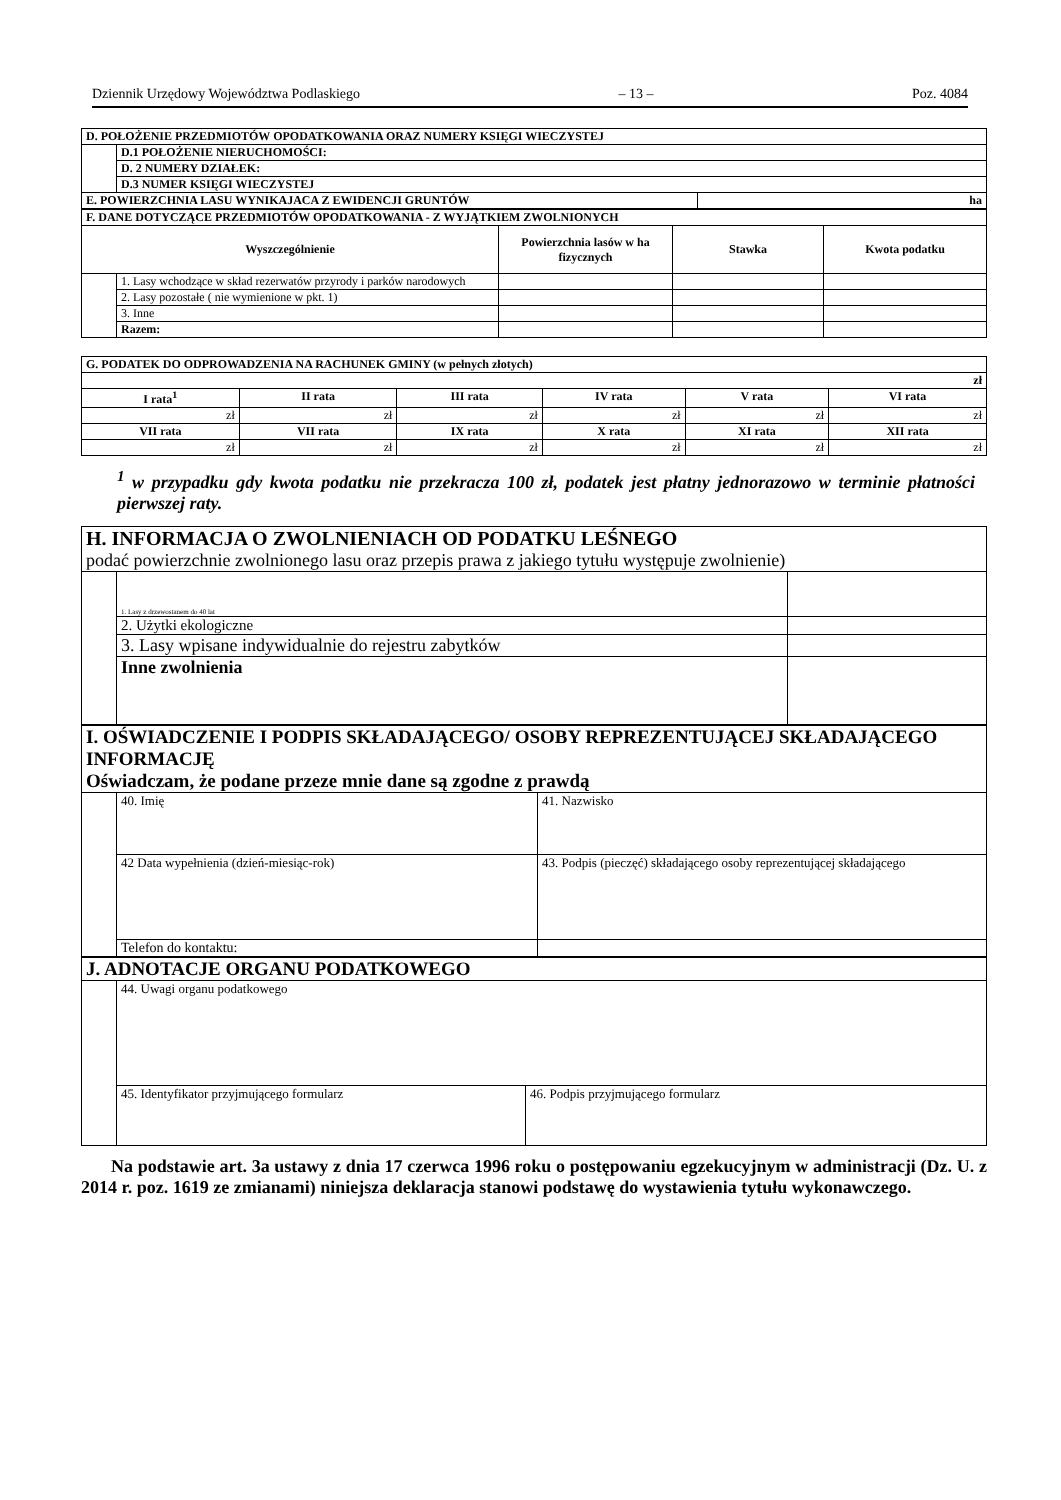Dziennik Urzędowy Województwa Podlaskiego – 13 – Poz. 4084
| D. POŁOŻENIE PRZEDMIOTÓW OPODATKOWANIA ORAZ NUMERY KSIĘGI WIECZYSTEJ | | |
| | D.1 POŁOŻENIE NIERUCHOMOŚCI: | |
| | D. 2 NUMERY DZIAŁEK: | |
| | D.3 NUMER KSIĘGI WIECZYSTEJ | |
| E. POWIERZCHNIA LASU WYNIKAJACA Z EWIDENCJI GRUNTÓW | | ha |
| F. DANE DOTYCZĄCE PRZEDMIOTÓW OPODATKOWANIA - Z WYJĄTKIEM ZWOLNIONYCH | | | | |
| Wyszczególnienie | | Powierzchnia lasów w ha fizycznych | Stawka | Kwota podatku |
| | 1. Lasy wchodzące w skład rezerwatów przyrody i parków narodowych | | | |
| | 2. Lasy pozostałe ( nie wymienione w pkt. 1) | | | |
| | 3. Inne | | | |
| | Razem: | | | |
| G. PODATEK DO ODPROWADZENIA NA RACHUNEK GMINY (w pełnych złotych) | | | | | |
| zł | | | | | |
| I rata<sup>1</sup> | II rata | III rata | IV rata | V rata | VI rata |
| zł | zł | zł | zł | zł | zł |
| VII rata | VII rata | IX rata | X rata | XI rata | XII rata |
| zł | zł | zł | zł | zł | zł |
<sup>1</sup> w przypadku gdy kwota podatku nie przekracza 100 zł, podatek jest płatny jednorazowo w terminie płatności pierwszej raty.
| H. INFORMACJA O ZWOLNIENIACH OD PODATKU LEŚNEGO podać powierzchnie zwolnionego lasu oraz przepis prawa z jakiego tytułu występuje zwolnienie) | | |
| | 1. Lasy z drzewostanem do 40 lat | |
| | 2. Użytki ekologiczne | |
| | 3. Lasy wpisane indywidualnie do rejestru zabytków | |
| | Inne zwolnienia | |
| I. OŚWIADCZENIE I PODPIS SKŁADAJĄCEGO/ OSOBY REPREZENTUJĄCEJ SKŁADAJĄCEGO INFORMACJĘ Oświadczam, że podane przeze mnie dane są zgodne z prawdą | | |
| | 40. Imię | 41. Nazwisko |
| | 42 Data wypełnienia (dzień-miesiąc-rok) | 43. Podpis (pieczęć) składającego osoby reprezentującej składającego |
| | Telefon do kontaktu: | |
| J. ADNOTACJE ORGANU PODATKOWEGO | | |
| | 44. Uwagi organu podatkowego | |
| | 45. Identyfikator przyjmującego formularz | 46. Podpis przyjmującego formularz |
Na podstawie art. 3a ustawy z dnia 17 czerwca 1996 roku o postępowaniu egzekucyjnym w administracji (Dz. U. z 2014 r. poz. 1619 ze zmianami) niniejsza deklaracja stanowi podstawę do wystawienia tytułu wykonawczego.